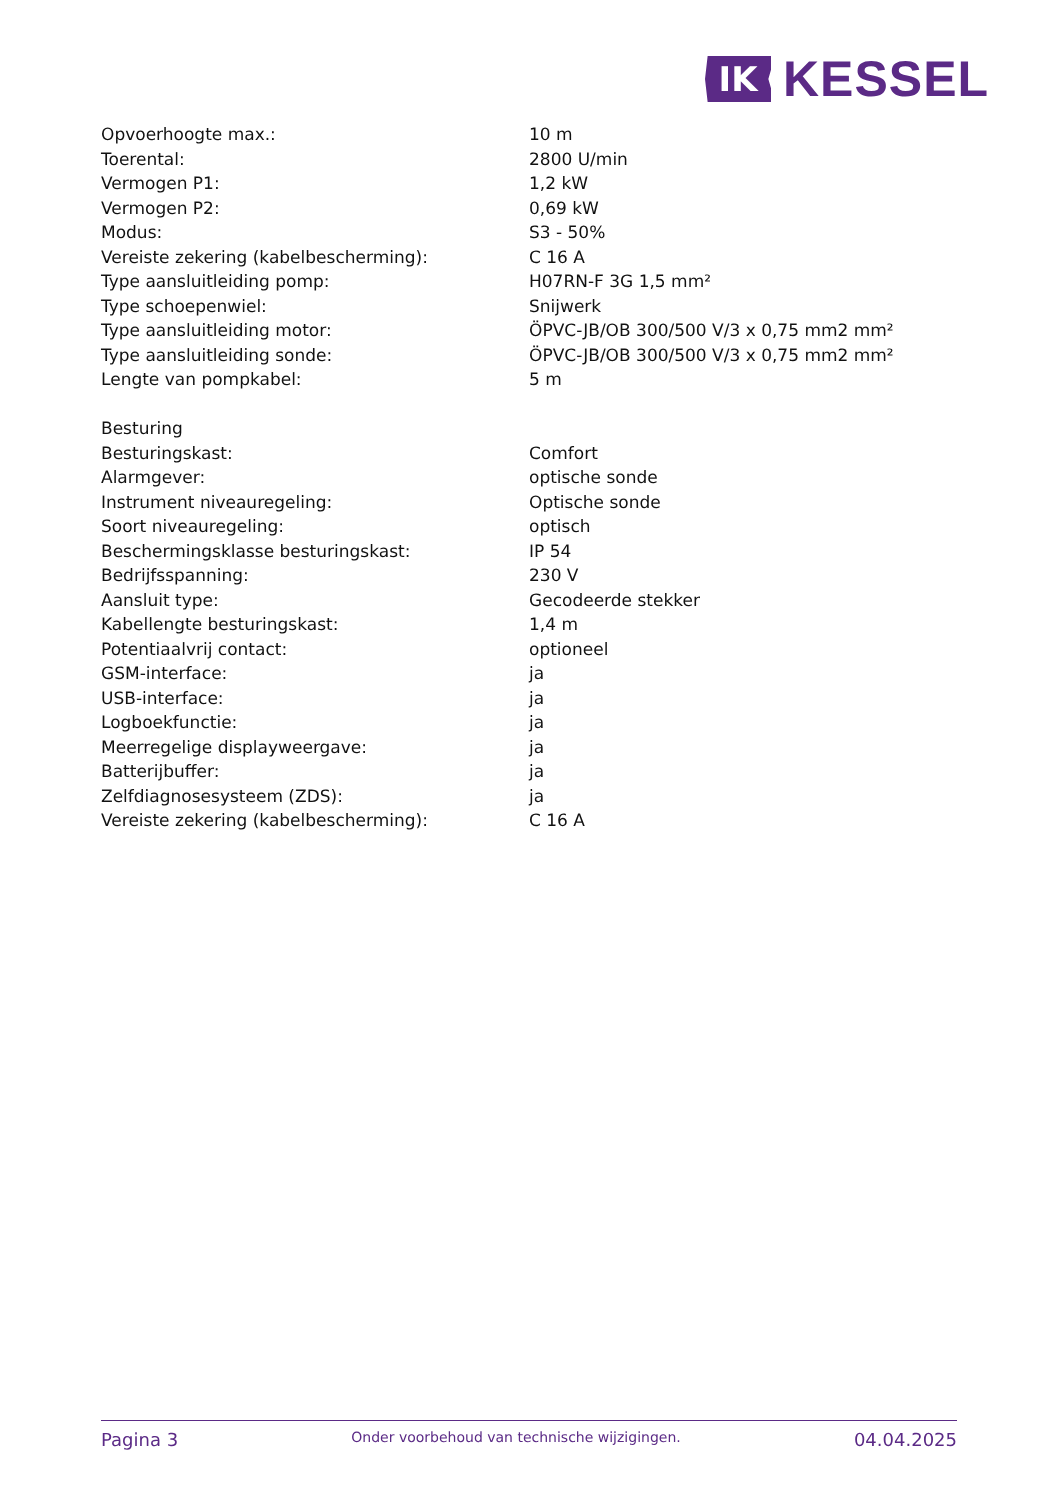IK
KESSEL
| Opvoerhoogte max.: | 10 m |
| Toerental: | 2800 U/min |
| Vermogen P1: | 1,2 kW |
| Vermogen P2: | 0,69 kW |
| Modus: | S3 - 50% |
| Vereiste zekering (kabelbescherming): | C 16 A |
| Type aansluitleiding pomp: | H07RN-F 3G 1,5 mm² |
| Type schoepenwiel: | Snijwerk |
| Type aansluitleiding motor: | ÖPVC-JB/OB 300/500 V/3 x 0,75 mm2 mm² |
| Type aansluitleiding sonde: | ÖPVC-JB/OB 300/500 V/3 x 0,75 mm2 mm² |
| Lengte van pompkabel: | 5 m |
| Besturing | |
| Besturingskast: | Comfort |
| Alarmgever: | optische sonde |
| Instrument niveauregeling: | Optische sonde |
| Soort niveauregeling: | optisch |
| Beschermingsklasse besturingskast: | IP 54 |
| Bedrijfsspanning: | 230 V |
| Aansluit type: | Gecodeerde stekker |
| Kabellengte besturingskast: | 1,4 m |
| Potentiaalvrij contact: | optioneel |
| GSM-interface: | ja |
| USB-interface: | ja |
| Logboekfunctie: | ja |
| Meerregelige displayweergave: | ja |
| Batterijbuffer: | ja |
| Zelfdiagnosesysteem (ZDS): | ja |
| Vereiste zekering (kabelbescherming): | C 16 A |
Pagina 3
Onder voorbehoud van technische wijzigingen.
04.04.2025